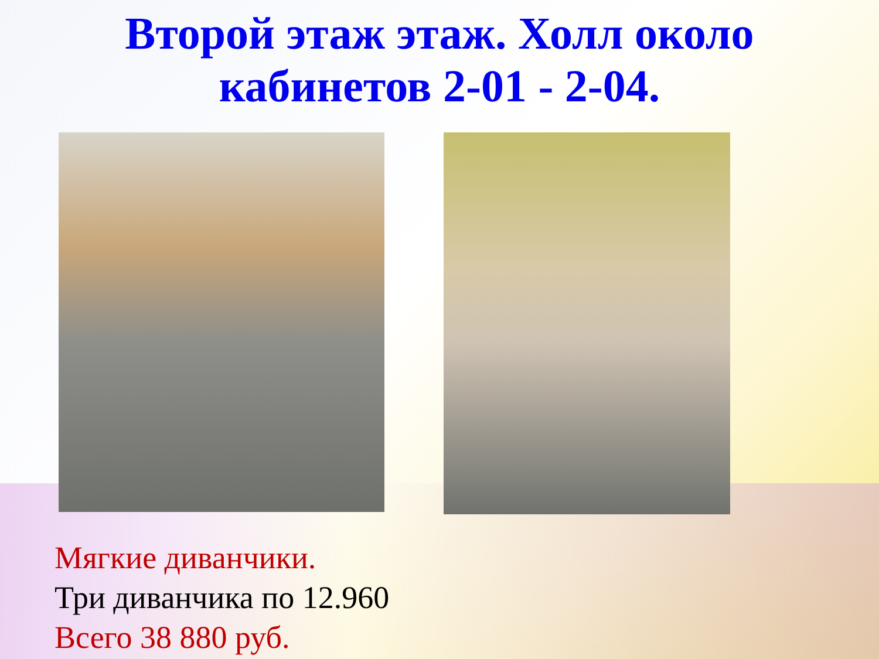Второй этаж этаж. Холл около
кабинетов 2-01 - 2-04.
Мягкие диванчики.
Три диванчика по 12.960
Всего 38 880 руб.